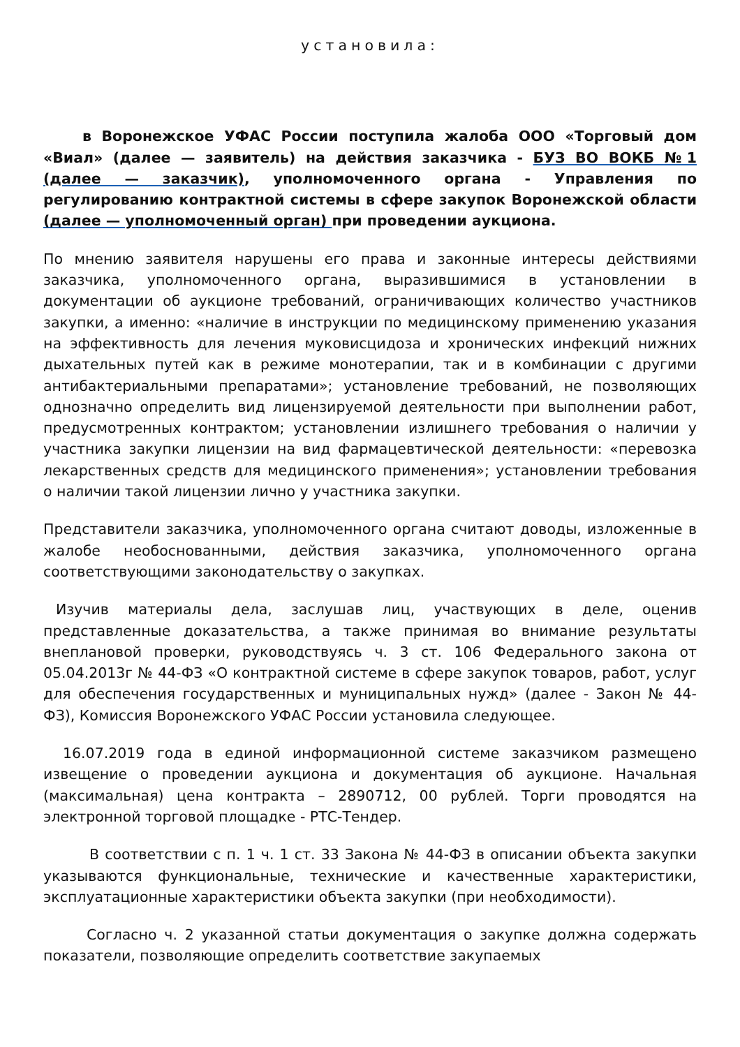установила:
в Воронежское УФАС России поступила жалоба ООО «Торговый дом «Виал» (далее — заявитель) на действия заказчика - БУЗ ВО ВОКБ №1 (далее — заказчик), уполномоченного органа - Управления по регулированию контрактной системы в сфере закупок Воронежской области (далее — уполномоченный орган) при проведении аукциона.
По мнению заявителя нарушены его права и законные интересы действиями заказчика, уполномоченного органа, выразившимися в установлении в документации об аукционе требований, ограничивающих количество участников закупки, а именно: «наличие в инструкции по медицинскому применению указания на эффективность для лечения муковисцидоза и хронических инфекций нижних дыхательных путей как в режиме монотерапии, так и в комбинации с другими антибактериальными препаратами»; установление требований, не позволяющих однозначно определить вид лицензируемой деятельности при выполнении работ, предусмотренных контрактом; установлении излишнего требования о наличии у участника закупки лицензии на вид фармацевтической деятельности: «перевозка лекарственных средств для медицинского применения»; установлении требования о наличии такой лицензии лично у участника закупки.
Представители заказчика, уполномоченного органа считают доводы, изложенные в жалобе необоснованными, действия заказчика, уполномоченного органа соответствующими законодательству о закупках.
Изучив материалы дела, заслушав лиц, участвующих в деле, оценив представленные доказательства, а также принимая во внимание результаты внеплановой проверки, руководствуясь ч. 3 ст. 106 Федерального закона от 05.04.2013г № 44-ФЗ «О контрактной системе в сфере закупок товаров, работ, услуг для обеспечения государственных и муниципальных нужд» (далее - Закон № 44-ФЗ), Комиссия Воронежского УФАС России установила следующее.
16.07.2019 года в единой информационной системе заказчиком размещено извещение о проведении аукциона и документация об аукционе. Начальная (максимальная) цена контракта – 2890712, 00 рублей. Торги проводятся на электронной торговой площадке - РТС-Тендер.
В соответствии с п. 1 ч. 1 ст. 33 Закона № 44-ФЗ в описании объекта закупки указываются функциональные, технические и качественные характеристики, эксплуатационные характеристики объекта закупки (при необходимости).
Согласно ч. 2 указанной статьи документация о закупке должна содержать показатели, позволяющие определить соответствие закупаемых